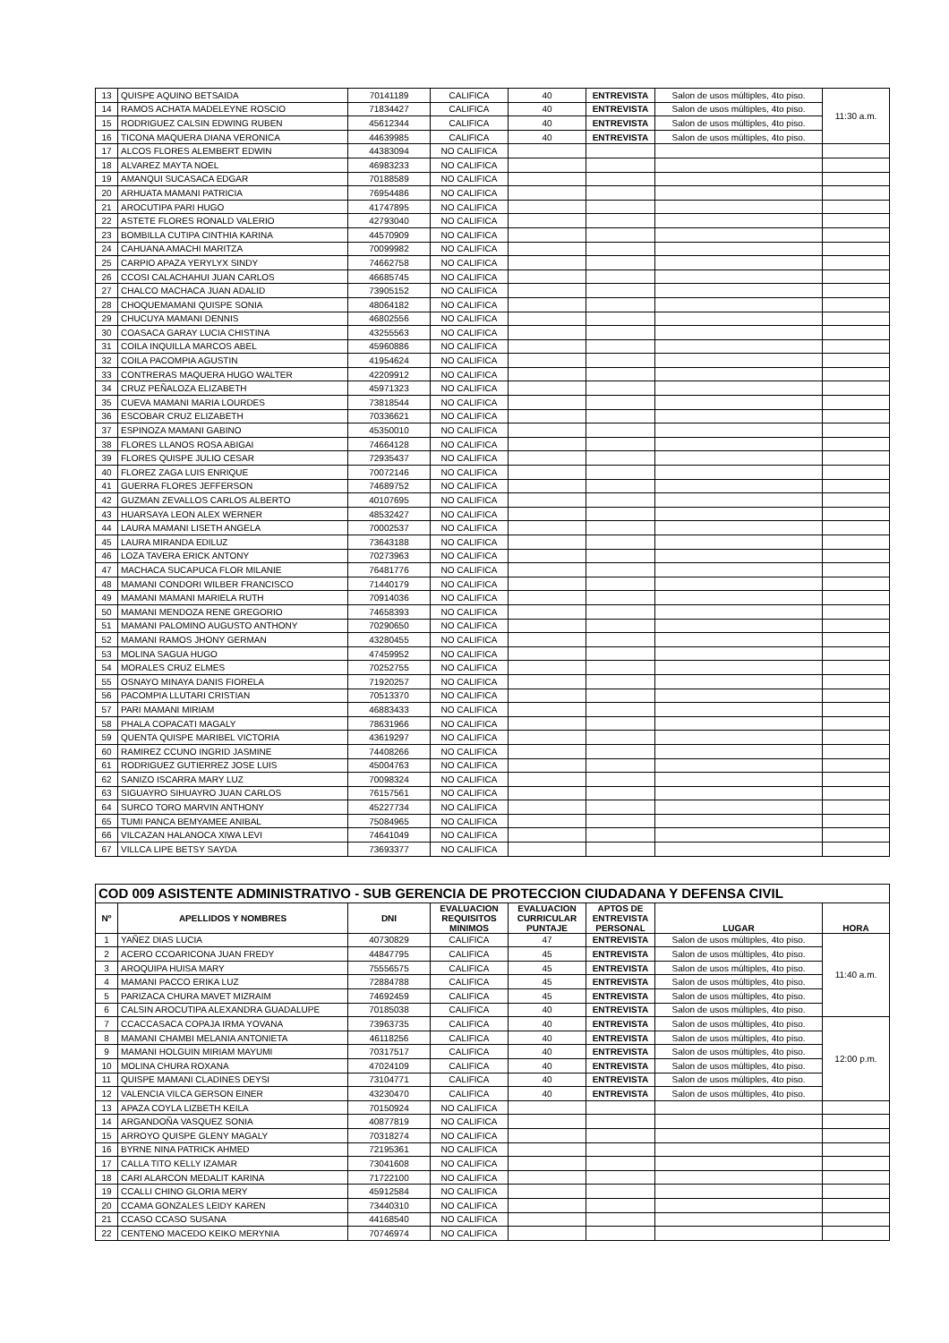| 13 | QUISPE AQUINO BETSAIDA | 70141189 | CALIFICA | 40 | ENTREVISTA | Salon de usos múltiples, 4to piso. | 11:30 a.m. |
| 14 | RAMOS ACHATA MADELEYNE ROSCIO | 71834427 | CALIFICA | 40 | ENTREVISTA | Salon de usos múltiples, 4to piso. | |
| 15 | RODRIGUEZ CALSIN EDWING RUBEN | 45612344 | CALIFICA | 40 | ENTREVISTA | Salon de usos múltiples, 4to piso. | |
| 16 | TICONA MAQUERA DIANA VERONICA | 44639985 | CALIFICA | 40 | ENTREVISTA | Salon de usos múltiples, 4to piso. | |
| 17 | ALCOS FLORES ALEMBERT EDWIN | 44383094 | NO CALIFICA | | | | |
| 18 | ALVAREZ MAYTA NOEL | 46983233 | NO CALIFICA | | | | |
| 19 | AMANQUI SUCASACA EDGAR | 70188589 | NO CALIFICA | | | | |
| 20 | ARHUATA MAMANI PATRICIA | 76954486 | NO CALIFICA | | | | |
| 21 | AROCUTIPA PARI HUGO | 41747895 | NO CALIFICA | | | | |
| 22 | ASTETE FLORES RONALD VALERIO | 42793040 | NO CALIFICA | | | | |
| 23 | BOMBILLA CUTIPA CINTHIA KARINA | 44570909 | NO CALIFICA | | | | |
| 24 | CAHUANA AMACHI MARITZA | 70099982 | NO CALIFICA | | | | |
| 25 | CARPIO APAZA YERYLYX SINDY | 74662758 | NO CALIFICA | | | | |
| 26 | CCOSI CALACHAHUI JUAN CARLOS | 46685745 | NO CALIFICA | | | | |
| 27 | CHALCO MACHACA JUAN ADALID | 73905152 | NO CALIFICA | | | | |
| 28 | CHOQUEMAMANI QUISPE SONIA | 48064182 | NO CALIFICA | | | | |
| 29 | CHUCUYA MAMANI DENNIS | 46802556 | NO CALIFICA | | | | |
| 30 | COASACA GARAY LUCIA CHISTINA | 43255563 | NO CALIFICA | | | | |
| 31 | COILA INQUILLA MARCOS ABEL | 45960886 | NO CALIFICA | | | | |
| 32 | COILA PACOMPIA AGUSTIN | 41954624 | NO CALIFICA | | | | |
| 33 | CONTRERAS MAQUERA HUGO WALTER | 42209912 | NO CALIFICA | | | | |
| 34 | CRUZ PEÑALOZA ELIZABETH | 45971323 | NO CALIFICA | | | | |
| 35 | CUEVA MAMANI MARIA LOURDES | 73818544 | NO CALIFICA | | | | |
| 36 | ESCOBAR CRUZ ELIZABETH | 70336621 | NO CALIFICA | | | | |
| 37 | ESPINOZA MAMANI GABINO | 45350010 | NO CALIFICA | | | | |
| 38 | FLORES LLANOS ROSA ABIGAI | 74664128 | NO CALIFICA | | | | |
| 39 | FLORES QUISPE JULIO CESAR | 72935437 | NO CALIFICA | | | | |
| 40 | FLOREZ ZAGA LUIS ENRIQUE | 70072146 | NO CALIFICA | | | | |
| 41 | GUERRA FLORES JEFFERSON | 74689752 | NO CALIFICA | | | | |
| 42 | GUZMAN ZEVALLOS CARLOS ALBERTO | 40107695 | NO CALIFICA | | | | |
| 43 | HUARSAYA LEON ALEX WERNER | 48532427 | NO CALIFICA | | | | |
| 44 | LAURA MAMANI LISETH ANGELA | 70002537 | NO CALIFICA | | | | |
| 45 | LAURA MIRANDA EDILUZ | 73643188 | NO CALIFICA | | | | |
| 46 | LOZA TAVERA ERICK ANTONY | 70273963 | NO CALIFICA | | | | |
| 47 | MACHACA SUCAPUCA FLOR MILANIE | 76481776 | NO CALIFICA | | | | |
| 48 | MAMANI CONDORI WILBER FRANCISCO | 71440179 | NO CALIFICA | | | | |
| 49 | MAMANI MAMANI MARIELA RUTH | 70914036 | NO CALIFICA | | | | |
| 50 | MAMANI MENDOZA RENE GREGORIO | 74658393 | NO CALIFICA | | | | |
| 51 | MAMANI PALOMINO AUGUSTO ANTHONY | 70290650 | NO CALIFICA | | | | |
| 52 | MAMANI RAMOS JHONY GERMAN | 43280455 | NO CALIFICA | | | | |
| 53 | MOLINA SAGUA HUGO | 47459952 | NO CALIFICA | | | | |
| 54 | MORALES CRUZ ELMES | 70252755 | NO CALIFICA | | | | |
| 55 | OSNAYO MINAYA DANIS FIORELA | 71920257 | NO CALIFICA | | | | |
| 56 | PACOMPIA LLUTARI CRISTIAN | 70513370 | NO CALIFICA | | | | |
| 57 | PARI MAMANI MIRIAM | 46883433 | NO CALIFICA | | | | |
| 58 | PHALA COPACATI MAGALY | 78631966 | NO CALIFICA | | | | |
| 59 | QUENTA QUISPE MARIBEL VICTORIA | 43619297 | NO CALIFICA | | | | |
| 60 | RAMIREZ CCUNO INGRID JASMINE | 74408266 | NO CALIFICA | | | | |
| 61 | RODRIGUEZ GUTIERREZ JOSE LUIS | 45004763 | NO CALIFICA | | | | |
| 62 | SANIZO ISCARRA MARY LUZ | 70098324 | NO CALIFICA | | | | |
| 63 | SIGUAYRO SIHUAYRO JUAN CARLOS | 76157561 | NO CALIFICA | | | | |
| 64 | SURCO TORO MARVIN ANTHONY | 45227734 | NO CALIFICA | | | | |
| 65 | TUMI PANCA BEMYAMEE ANIBAL | 75084965 | NO CALIFICA | | | | |
| 66 | VILCAZAN HALANOCA XIWA LEVI | 74641049 | NO CALIFICA | | | | |
| 67 | VILLCA LIPE BETSY SAYDA | 73693377 | NO CALIFICA | | | | |
| COD 009 ASISTENTE ADMINISTRATIVO - SUB GERENCIA DE PROTECCION CIUDADANA Y DEFENSA CIVIL | | | | | | | |
| Nº | APELLIDOS Y NOMBRES | DNI | EVALUACION REQUISITOS MINIMOS | EVALUACION CURRICULAR PUNTAJE | APTOS DE ENTREVISTA PERSONAL | LUGAR | HORA |
| 1 | YAÑEZ DIAS LUCIA | 40730829 | CALIFICA | 47 | ENTREVISTA | Salon de usos múltiples, 4to piso. | 11:40 a.m. |
| 2 | ACERO CCOARICONA JUAN FREDY | 44847795 | CALIFICA | 45 | ENTREVISTA | Salon de usos múltiples, 4to piso. | |
| 3 | AROQUIPA HUISA MARY | 75556575 | CALIFICA | 45 | ENTREVISTA | Salon de usos múltiples, 4to piso. | |
| 4 | MAMANI PACCO ERIKA LUZ | 72884788 | CALIFICA | 45 | ENTREVISTA | Salon de usos múltiples, 4to piso. | |
| 5 | PARIZACA CHURA MAVET MIZRAIM | 74692459 | CALIFICA | 45 | ENTREVISTA | Salon de usos múltiples, 4to piso. | |
| 6 | CALSIN AROCUTIPA ALEXANDRA GUADALUPE | 70185038 | CALIFICA | 40 | ENTREVISTA | Salon de usos múltiples, 4to piso. | |
| 7 | CCACCASACA COPAJA IRMA YOVANA | 73963735 | CALIFICA | 40 | ENTREVISTA | Salon de usos múltiples, 4to piso. | 12:00 p.m. |
| 8 | MAMANI CHAMBI MELANIA ANTONIETA | 46118256 | CALIFICA | 40 | ENTREVISTA | Salon de usos múltiples, 4to piso. | |
| 9 | MAMANI HOLGUIN MIRIAM MAYUMI | 70317517 | CALIFICA | 40 | ENTREVISTA | Salon de usos múltiples, 4to piso. | |
| 10 | MOLINA CHURA ROXANA | 47024109 | CALIFICA | 40 | ENTREVISTA | Salon de usos múltiples, 4to piso. | |
| 11 | QUISPE MAMANI CLADINES DEYSI | 73104771 | CALIFICA | 40 | ENTREVISTA | Salon de usos múltiples, 4to piso. | |
| 12 | VALENCIA VILCA GERSON EINER | 43230470 | CALIFICA | 40 | ENTREVISTA | Salon de usos múltiples, 4to piso. | |
| 13 | APAZA COYLA LIZBETH KEILA | 70150924 | NO CALIFICA | | | | |
| 14 | ARGANDOÑA VASQUEZ SONIA | 40877819 | NO CALIFICA | | | | |
| 15 | ARROYO QUISPE GLENY MAGALY | 70318274 | NO CALIFICA | | | | |
| 16 | BYRNE NINA PATRICK AHMED | 72195361 | NO CALIFICA | | | | |
| 17 | CALLA TITO KELLY IZAMAR | 73041608 | NO CALIFICA | | | | |
| 18 | CARI ALARCON MEDALIT KARINA | 71722100 | NO CALIFICA | | | | |
| 19 | CCALLI CHINO GLORIA MERY | 45912584 | NO CALIFICA | | | | |
| 20 | CCAMA GONZALES LEIDY KAREN | 73440310 | NO CALIFICA | | | | |
| 21 | CCASO CCASO SUSANA | 44168540 | NO CALIFICA | | | | |
| 22 | CENTENO MACEDO KEIKO MERYNIA | 70746974 | NO CALIFICA | | | | |